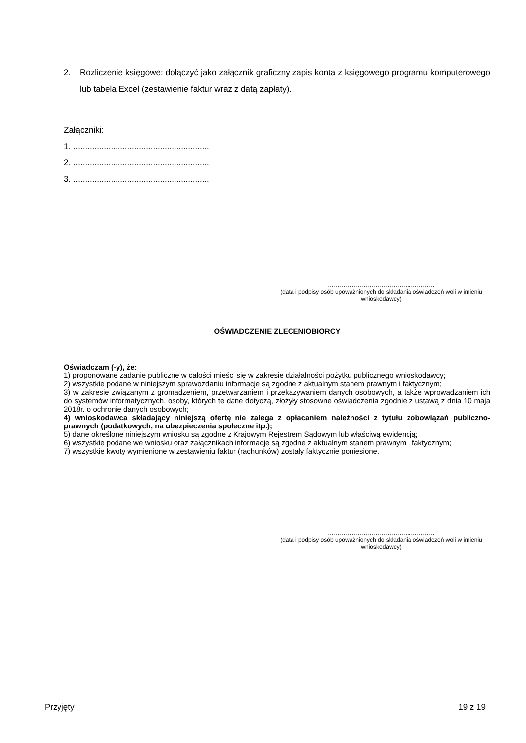2. Rozliczenie księgowe: dołączyć jako załącznik graficzny zapis konta z księgowego programu komputerowego lub tabela Excel (zestawienie faktur wraz z datą zapłaty).
Załączniki:
1. ..........................................................
2. ..........................................................
3. ..........................................................
………………………………………………
(data i podpisy osób upoważnionych do składania oświadczeń woli w imieniu wnioskodawcy)
OŚWIADCZENIE ZLECENIOBIORCY
Oświadczam (-y), że:
1) proponowane zadanie publiczne w całości mieści się w zakresie działalności pożytku publicznego wnioskodawcy;
2) wszystkie podane w niniejszym sprawozdaniu informacje są zgodne z aktualnym stanem prawnym i faktycznym;
3) w zakresie związanym z gromadzeniem, przetwarzaniem i przekazywaniem danych osobowych, a także wprowadzaniem ich do systemów informatycznych, osoby, których te dane dotyczą, złożyły stosowne oświadczenia zgodnie z ustawą z dnia 10 maja 2018r. o ochronie danych osobowych;
4) wnioskodawca składający niniejszą ofertę nie zalega z opłacaniem należności z tytułu zobowiązań publiczno-prawnych (podatkowych, na ubezpieczenia społeczne itp.);
5) dane określone niniejszym wniosku są zgodne z Krajowym Rejestrem Sądowym lub właściwą ewidencją;
6) wszystkie podane we wniosku oraz załącznikach informacje są zgodne z aktualnym stanem prawnym i faktycznym;
7) wszystkie kwoty wymienione w zestawieniu faktur (rachunków) zostały faktycznie poniesione.
………………………………………………
(data i podpisy osób upoważnionych do składania oświadczeń woli w imieniu wnioskodawcy)
Przyjęty 19 z 19